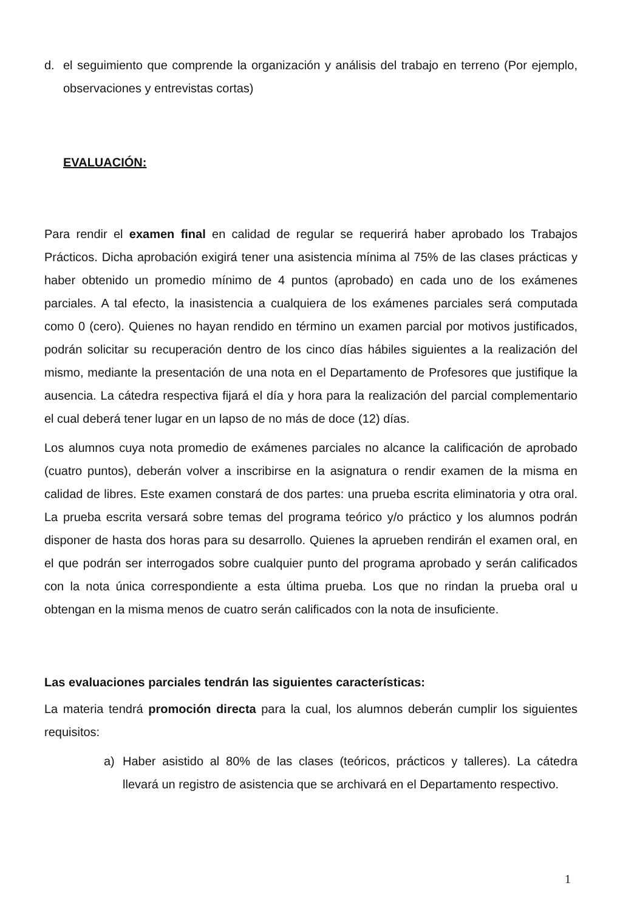d. el seguimiento que comprende la organización y análisis del trabajo en terreno (Por ejemplo, observaciones y entrevistas cortas)
EVALUACIÓN:
Para rendir el examen final en calidad de regular se requerirá haber aprobado los Trabajos Prácticos. Dicha aprobación exigirá tener una asistencia mínima al 75% de las clases prácticas y haber obtenido un promedio mínimo de 4 puntos (aprobado) en cada uno de los exámenes parciales. A tal efecto, la inasistencia a cualquiera de los exámenes parciales será computada como 0 (cero). Quienes no hayan rendido en término un examen parcial por motivos justificados, podrán solicitar su recuperación dentro de los cinco días hábiles siguientes a la realización del mismo, mediante la presentación de una nota en el Departamento de Profesores que justifique la ausencia. La cátedra respectiva fijará el día y hora para la realización del parcial complementario el cual deberá tener lugar en un lapso de no más de doce (12) días.
Los alumnos cuya nota promedio de exámenes parciales no alcance la calificación de aprobado (cuatro puntos), deberán volver a inscribirse en la asignatura o rendir examen de la misma en calidad de libres. Este examen constará de dos partes: una prueba escrita eliminatoria y otra oral. La prueba escrita versará sobre temas del programa teórico y/o práctico y los alumnos podrán disponer de hasta dos horas para su desarrollo. Quienes la aprueben rendirán el examen oral, en el que podrán ser interrogados sobre cualquier punto del programa aprobado y serán calificados con la nota única correspondiente a esta última prueba. Los que no rindan la prueba oral u obtengan en la misma menos de cuatro serán calificados con la nota de insuficiente.
Las evaluaciones parciales tendrán las siguientes características:
La materia tendrá promoción directa para la cual, los alumnos deberán cumplir los siguientes requisitos:
a) Haber asistido al 80% de las clases (teóricos, prácticos y talleres). La cátedra llevará un registro de asistencia que se archivará en el Departamento respectivo.
1